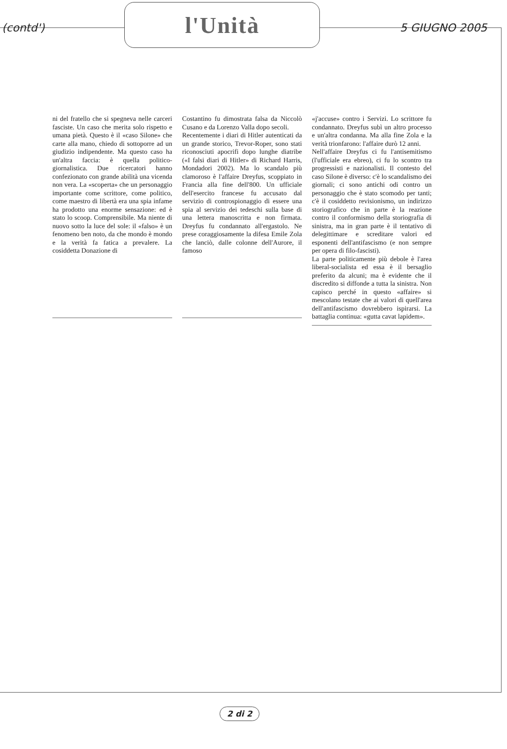(contd')
l'Unità
5 GIUGNO 2005
ni del fratello che si spegneva nelle carceri fasciste. Un caso che merita solo rispetto e umana pietà. Questo è il «caso Silone» che carte alla mano, chiedo di sottoporre ad un giudizio indipendente. Ma questo caso ha un'altra faccia: è quella politico-giornalistica. Due ricercatori hanno confezionato con grande abilità una vicenda non vera. La «scoperta» che un personaggio importante come scrittore, come politico, come maestro di libertà era una spia infame ha prodotto una enorme sensazione: ed è stato lo scoop. Comprensibile. Ma niente di nuovo sotto la luce del sole: il «falso» è un fenomeno ben noto, da che mondo è mondo e la verità fa fatica a prevalere. La cosiddetta Donazione di
Costantino fu dimostrata falsa da Niccolò Cusano e da Lorenzo Valla dopo secoli.
Recentemente i diari di Hitler autenticati da un grande storico, Trevor-Roper, sono stati riconosciuti apocrifi dopo lunghe diatribe («I falsi diari di Hitler» di Richard Harris, Mondadori 2002). Ma lo scandalo più clamoroso è l'affaire Dreyfus, scoppiato in Francia alla fine dell'800. Un ufficiale dell'esercito francese fu accusato dal servizio di controspionaggio di essere una spia al servizio dei tedeschi sulla base di una lettera manoscritta e non firmata. Dreyfus fu condannato all'ergastolo. Ne prese coraggiosamente la difesa Emile Zola che lanciò, dalle colonne dell'Aurore, il famoso
«j'accuse» contro i Servizi. Lo scrittore fu condannato. Dreyfus subì un altro processo e un'altra condanna. Ma alla fine Zola e la verità trionfarono: l'affaire durò 12 anni.
Nell'affaire Dreyfus ci fu l'antisemitismo (l'ufficiale era ebreo), ci fu lo scontro tra progressisti e nazionalisti. Il contesto del caso Silone è diverso: c'è lo scandalismo dei giornali; ci sono antichi odi contro un personaggio che è stato scomodo per tanti; c'è il cosiddetto revisionismo, un indirizzo storiografico che in parte è la reazione contro il conformismo della storiografia di sinistra, ma in gran parte è il tentativo di delegittimare e screditare valori ed esponenti dell'antifascismo (e non sempre per opera di filo-fascisti).
La parte politicamente più debole è l'area liberal-socialista ed essa è il bersaglio preferito da alcuni; ma è evidente che il discredito si diffonde a tutta la sinistra. Non capisco perché in questo «affaire» si mescolano testate che ai valori di quell'area dell'antifascismo dovrebbero ispirarsi. La battaglia continua: «gutta cavat lapidem».
2 di 2